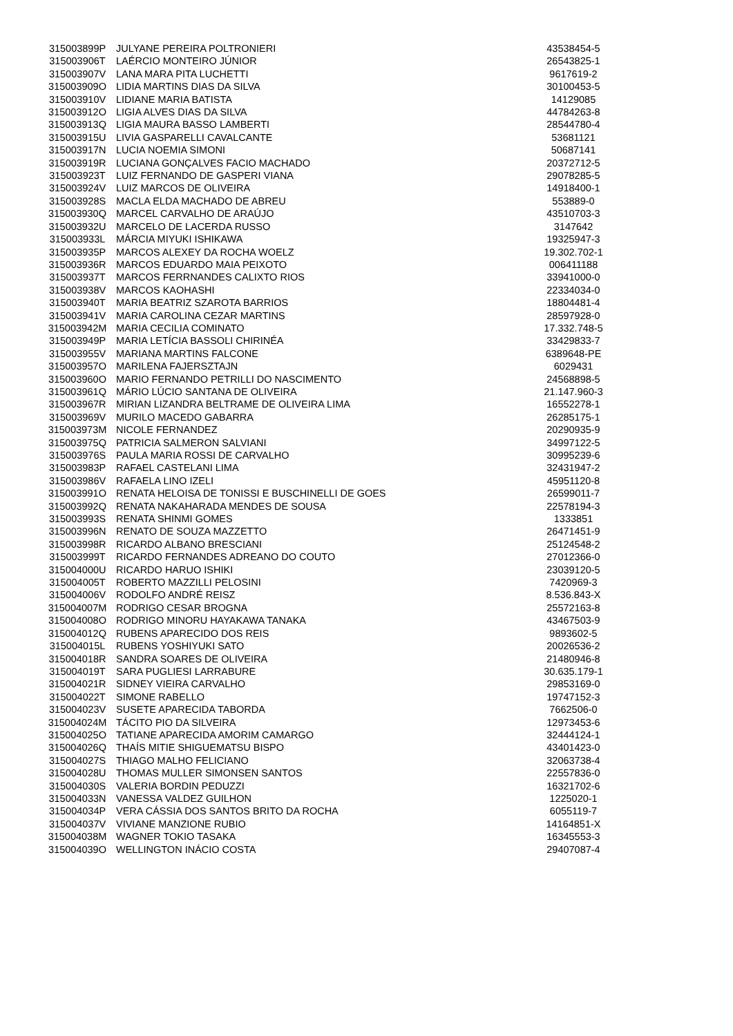| 315003899P | JULYANE PEREIRA POLTRONIERI | 43538454-5 |
| 315003906T | LAÉRCIO MONTEIRO JÚNIOR | 26543825-1 |
| 315003907V | LANA MARA PITA LUCHETTI | 9617619-2 |
| 315003909O | LIDIA MARTINS DIAS DA SILVA | 30100453-5 |
| 315003910V | LIDIANE MARIA BATISTA | 14129085 |
| 315003912O | LIGIA ALVES DIAS DA SILVA | 44784263-8 |
| 315003913Q | LIGIA MAURA BASSO LAMBERTI | 28544780-4 |
| 315003915U | LIVIA GASPARELLI CAVALCANTE | 53681121 |
| 315003917N | LUCIA NOEMIA SIMONI | 50687141 |
| 315003919R | LUCIANA GONÇALVES FACIO MACHADO | 20372712-5 |
| 315003923T | LUIZ FERNANDO DE GASPERI VIANA | 29078285-5 |
| 315003924V | LUIZ MARCOS DE OLIVEIRA | 14918400-1 |
| 315003928S | MACLA ELDA MACHADO DE ABREU | 553889-0 |
| 315003930Q | MARCEL CARVALHO DE ARAÚJO | 43510703-3 |
| 315003932U | MARCELO DE LACERDA RUSSO | 3147642 |
| 315003933L | MÁRCIA MIYUKI ISHIKAWA | 19325947-3 |
| 315003935P | MARCOS ALEXEY DA ROCHA WOELZ | 19.302.702-1 |
| 315003936R | MARCOS EDUARDO MAIA PEIXOTO | 006411188 |
| 315003937T | MARCOS FERRNANDES CALIXTO RIOS | 33941000-0 |
| 315003938V | MARCOS KAOHASHI | 22334034-0 |
| 315003940T | MARIA BEATRIZ SZAROTA BARRIOS | 18804481-4 |
| 315003941V | MARIA CAROLINA CEZAR MARTINS | 28597928-0 |
| 315003942M | MARIA CECILIA COMINATO | 17.332.748-5 |
| 315003949P | MARIA LETÍCIA BASSOLI CHIRINÉA | 33429833-7 |
| 315003955V | MARIANA MARTINS FALCONE | 6389648-PE |
| 315003957O | MARILENA FAJERSZTAJN | 6029431 |
| 315003960O | MARIO FERNANDO PETRILLI DO NASCIMENTO | 24568898-5 |
| 315003961Q | MÁRIO LÚCIO SANTANA DE OLIVEIRA | 21.147.960-3 |
| 315003967R | MIRIAN LIZANDRA BELTRAME DE OLIVEIRA LIMA | 16552278-1 |
| 315003969V | MURILO MACEDO GABARRA | 26285175-1 |
| 315003973M | NICOLE FERNANDEZ | 20290935-9 |
| 315003975Q | PATRICIA SALMERON SALVIANI | 34997122-5 |
| 315003976S | PAULA MARIA ROSSI DE CARVALHO | 30995239-6 |
| 315003983P | RAFAEL CASTELANI LIMA | 32431947-2 |
| 315003986V | RAFAELA LINO IZELI | 45951120-8 |
| 315003991O | RENATA HELOISA DE TONISSI E BUSCHINELLI DE GOES | 26599011-7 |
| 315003992Q | RENATA NAKAHARADA MENDES DE SOUSA | 22578194-3 |
| 315003993S | RENATA SHINMI GOMES | 1333851 |
| 315003996N | RENATO DE SOUZA MAZZETTO | 26471451-9 |
| 315003998R | RICARDO ALBANO BRESCIANI | 25124548-2 |
| 315003999T | RICARDO FERNANDES ADREANO DO COUTO | 27012366-0 |
| 315004000U | RICARDO HARUO ISHIKI | 23039120-5 |
| 315004005T | ROBERTO MAZZILLI PELOSINI | 7420969-3 |
| 315004006V | RODOLFO ANDRÉ REISZ | 8.536.843-X |
| 315004007M | RODRIGO CESAR BROGNA | 25572163-8 |
| 315004008O | RODRIGO MINORU HAYAKAWA TANAKA | 43467503-9 |
| 315004012Q | RUBENS APARECIDO DOS REIS | 9893602-5 |
| 315004015L | RUBENS YOSHIYUKI SATO | 20026536-2 |
| 315004018R | SANDRA SOARES DE OLIVEIRA | 21480946-8 |
| 315004019T | SARA PUGLIESI LARRABURE | 30.635.179-1 |
| 315004021R | SIDNEY VIEIRA CARVALHO | 29853169-0 |
| 315004022T | SIMONE RABELLO | 19747152-3 |
| 315004023V | SUSETE APARECIDA TABORDA | 7662506-0 |
| 315004024M | TÁCITO PIO DA SILVEIRA | 12973453-6 |
| 315004025O | TATIANE APARECIDA AMORIM CAMARGO | 32444124-1 |
| 315004026Q | THAÍS MITIE SHIGUEMATSU BISPO | 43401423-0 |
| 315004027S | THIAGO MALHO FELICIANO | 32063738-4 |
| 315004028U | THOMAS MULLER SIMONSEN SANTOS | 22557836-0 |
| 315004030S | VALERIA BORDIN PEDUZZI | 16321702-6 |
| 315004033N | VANESSA VALDEZ GUILHON | 1225020-1 |
| 315004034P | VERA CÁSSIA DOS SANTOS BRITO DA ROCHA | 6055119-7 |
| 315004037V | VIVIANE MANZIONE RUBIO | 14164851-X |
| 315004038M | WAGNER TOKIO TASAKA | 16345553-3 |
| 315004039O | WELLINGTON INÁCIO COSTA | 29407087-4 |